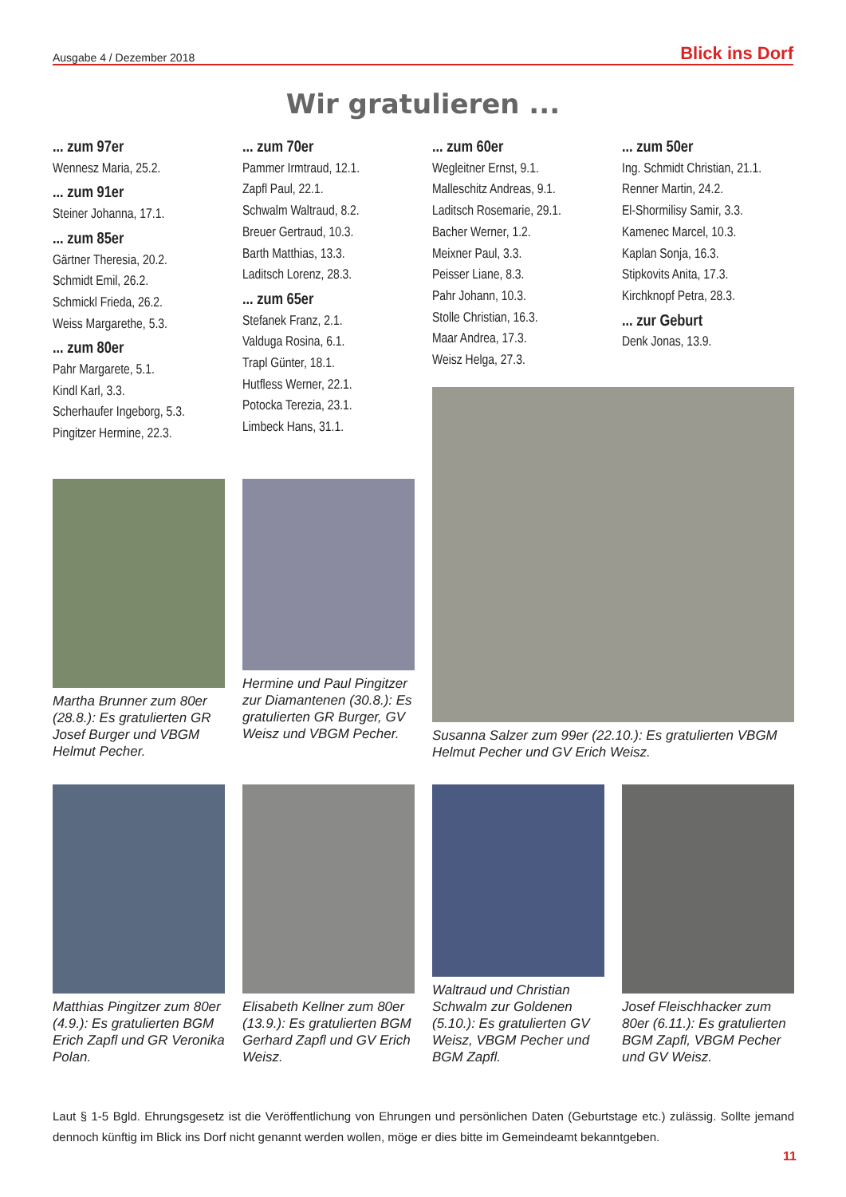Ausgabe 4 / Dezember 2018 Blick ins Dorf
Wir gratulieren ...
... zum 97er
Wennesz Maria, 25.2.
... zum 91er
Steiner Johanna, 17.1.
... zum 85er
Gärtner Theresia, 20.2.
Schmidt Emil, 26.2.
Schmickl Frieda, 26.2.
Weiss Margarethe, 5.3.
... zum 80er
Pahr Margarete, 5.1.
Kindl Karl, 3.3.
Scherhaufer Ingeborg, 5.3.
Pingitzer Hermine, 22.3.
... zum 70er
Pammer Irmtraud, 12.1.
Zapfl Paul, 22.1.
Schwalm Waltraud, 8.2.
Breuer Gertraud, 10.3.
Barth Matthias, 13.3.
Laditsch Lorenz, 28.3.
... zum 65er
Stefanek Franz, 2.1.
Valduga Rosina, 6.1.
Trapl Günter, 18.1.
Hutfless Werner, 22.1.
Potocka Terezia, 23.1.
Limbeck Hans, 31.1.
... zum 60er
Wegleitner Ernst, 9.1.
Malleschitz Andreas, 9.1.
Laditsch Rosemarie, 29.1.
Bacher Werner, 1.2.
Meixner Paul, 3.3.
Peisser Liane, 8.3.
Pahr Johann, 10.3.
Stolle Christian, 16.3.
Maar Andrea, 17.3.
Weisz Helga, 27.3.
... zum 50er
Ing. Schmidt Christian, 21.1.
Renner Martin, 24.2.
El-Shormilisy Samir, 3.3.
Kamenec Marcel, 10.3.
Kaplan Sonja, 16.3.
Stipkovits Anita, 17.3.
Kirchknopf Petra, 28.3.
... zur Geburt
Denk Jonas, 13.9.
Martha Brunner zum 80er (28.8.): Es gratulierten GR Josef Burger und VBGM Helmut Pecher.
Hermine und Paul Pingitzer zur Diamantenen (30.8.): Es gratulierten GR Burger, GV Weisz und VBGM Pecher.
Susanna Salzer zum 99er (22.10.): Es gratulierten VBGM Helmut Pecher und GV Erich Weisz.
Matthias Pingitzer zum 80er (4.9.): Es gratulierten BGM Erich Zapfl und GR Veronika Polan.
Elisabeth Kellner zum 80er (13.9.): Es gratulierten BGM Gerhard Zapfl und GV Erich Weisz.
Waltraud und Christian Schwalm zur Goldenen (5.10.): Es gratulierten GV Weisz, VBGM Pecher und BGM Zapfl.
Josef Fleischhacker zum 80er (6.11.): Es gratulierten BGM Zapfl, VBGM Pecher und GV Weisz.
Laut § 1-5 Bgld. Ehrungsgesetz ist die Veröffentlichung von Ehrungen und persönlichen Daten (Geburtstage etc.) zulässig. Sollte jemand dennoch künftig im Blick ins Dorf nicht genannt werden wollen, möge er dies bitte im Gemeindeamt bekanntgeben.
11